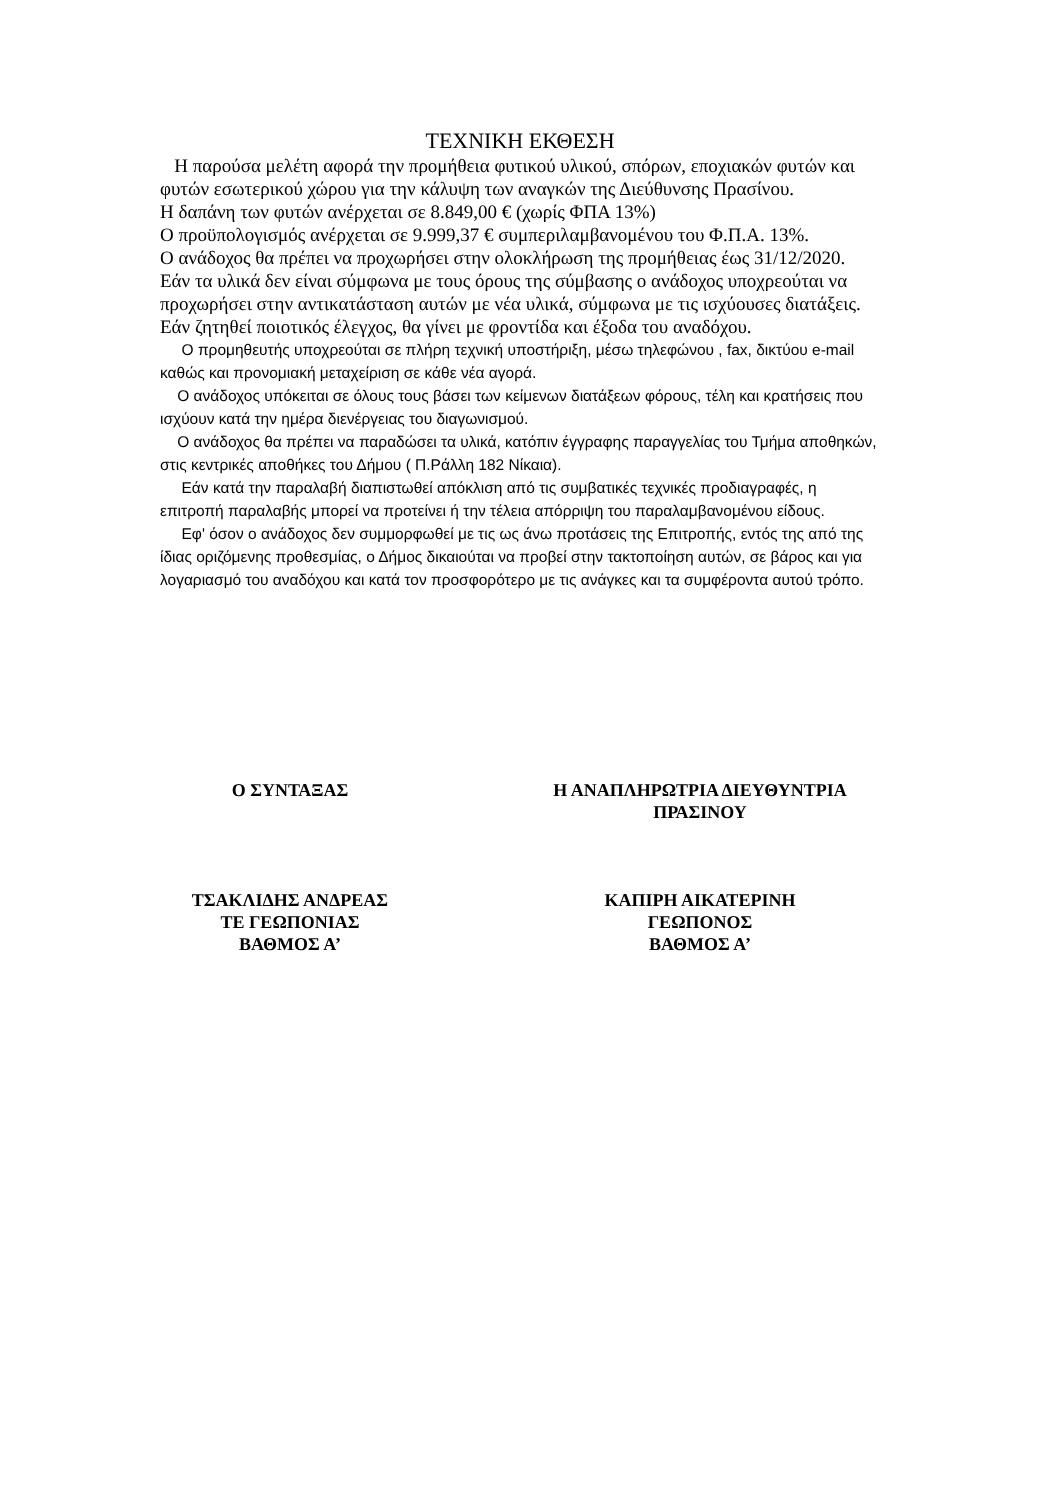ΤΕΧΝΙΚΗ ΕΚΘΕΣΗ
Η παρούσα μελέτη αφορά την προμήθεια φυτικού υλικού, σπόρων, εποχιακών φυτών και φυτών εσωτερικού χώρου για την κάλυψη των αναγκών της Διεύθυνσης Πρασίνου.
Η δαπάνη των φυτών ανέρχεται σε 8.849,00 € (χωρίς ΦΠΑ 13%)
Ο προϋπολογισμός ανέρχεται σε 9.999,37 € συμπεριλαμβανομένου του Φ.Π.Α. 13%.
Ο ανάδοχος θα πρέπει να προχωρήσει στην ολοκλήρωση της προμήθειας έως 31/12/2020.
Εάν τα υλικά δεν είναι σύμφωνα με τους όρους της σύμβασης ο ανάδοχος υποχρεούται να προχωρήσει στην αντικατάσταση αυτών με νέα υλικά, σύμφωνα με τις ισχύουσες διατάξεις. Εάν ζητηθεί ποιοτικός έλεγχος, θα γίνει με φροντίδα και έξοδα του αναδόχου.
Ο προμηθευτής υποχρεούται σε πλήρη τεχνική υποστήριξη, μέσω τηλεφώνου , fax, δικτύου e-mail καθώς και προνομιακή μεταχείριση σε κάθε νέα αγορά.
Ο ανάδοχος υπόκειται σε όλους τους βάσει των κείμενων διατάξεων φόρους, τέλη και κρατήσεις που ισχύουν κατά την ημέρα διενέργειας του διαγωνισμού.
Ο ανάδοχος θα πρέπει να παραδώσει τα υλικά, κατόπιν έγγραφης παραγγελίας του Τμήμα αποθηκών, στις κεντρικές αποθήκες του Δήμου ( Π.Ράλλη 182 Νίκαια).
Εάν κατά την παραλαβή διαπιστωθεί απόκλιση από τις συμβατικές τεχνικές προδιαγραφές, η επιτροπή παραλαβής μπορεί να προτείνει ή την τέλεια απόρριψη του παραλαμβανομένου είδους.
Εφ' όσον ο ανάδοχος δεν συμμορφωθεί με τις ως άνω προτάσεις της Επιτροπής, εντός της από της ίδιας οριζόμενης προθεσμίας, ο Δήμος δικαιούται να προβεί στην τακτοποίηση αυτών, σε βάρος και για λογαριασμό του αναδόχου και κατά τον προσφορότερο με τις ανάγκες και τα συμφέροντα αυτού τρόπο.
Ο ΣΥΝΤΑΞΑΣ
ΤΣΑΚΛΙΔΗΣ ΑΝΔΡΕΑΣ
ΤΕ ΓΕΩΠΟΝΙΑΣ
ΒΑΘΜΟΣ Α’
Η ΑΝΑΠΛΗΡΩΤΡΙΑ ΔΙΕΥΘΥΝΤΡΙΑ
ΠΡΑΣΙΝΟΥ
ΚΑΠΙΡΗ ΑΙΚΑΤΕΡΙΝΗ
ΓΕΩΠΟΝΟΣ
ΒΑΘΜΟΣ Α’